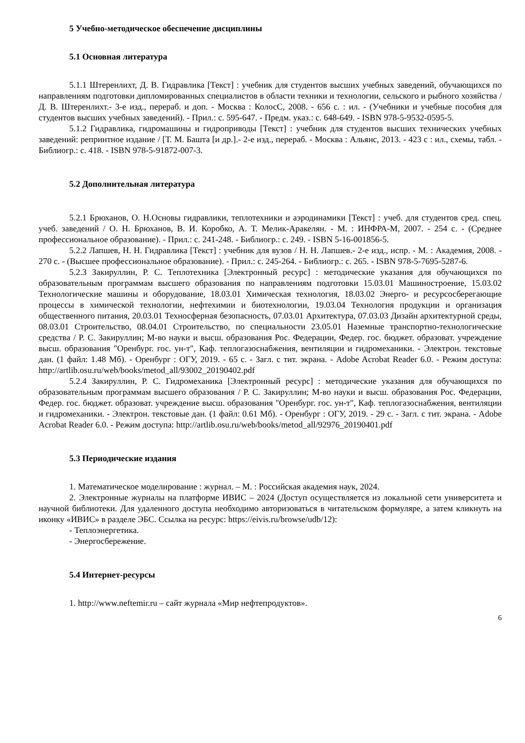5 Учебно-методическое обеспечение дисциплины
5.1 Основная литература
5.1.1 Штеренлихт, Д. В. Гидравлика [Текст] : учебник для студентов высших учебных заведений, обучающихся по направлениям подготовки дипломированных специалистов в области техники и технологии, сельского и рыбного хозяйства / Д. В. Штеренлихт.- 3-е изд., перераб. и доп. - Москва : КолосС, 2008. - 656 с. : ил. - (Учебники и учебные пособия для студентов высших учебных заведений). - Прил.: с. 595-647. - Предм. указ.: с. 648-649. - ISBN 978-5-9532-0595-5.
5.1.2 Гидравлика, гидромашины и гидроприводы [Текст] : учебник для студентов высших технических учебных заведений: репринтное издание / [Т. М. Башта [и др.].- 2-е изд., перераб. - Москва : Альянс, 2013. - 423 с : ил., схемы, табл. - Библиогр.: с. 418. - ISBN 978-5-91872-007-3.
5.2 Дополнительная литература
5.2.1 Брюханов, О. Н.Основы гидравлики, теплотехники и аэродинамики [Текст] : учеб. для студентов сред. спец. учеб. заведений / О. Н. Брюханов, В. И. Коробко, А. Т. Мелик-Аракелян. - М. : ИНФРА-М, 2007. - 254 с. - (Среднее профессиональное образование). - Прил.: с. 241-248. - Библиогр.: с. 249. - ISBN 5-16-001856-5.
5.2.2 Лапшев, Н. Н. Гидравлика [Текст] : учебник для вузов / Н. Н. Лапшев.- 2-е изд., испр. - М. : Академия, 2008. - 270 с. - (Высшее профессиональное образование). - Прил.: с. 245-264. - Библиогр.: с. 265. - ISBN 978-5-7695-5287-6.
5.2.3 Закируллин, Р. С. Теплотехника [Электронный ресурс] : методические указания для обучающихся по образовательным программам высшего образования по направлениям подготовки 15.03.01 Машиностроение, 15.03.02 Технологические машины и оборудование, 18.03.01 Химическая технология, 18.03.02 Энерго- и ресурсосберегающие процессы в химической технологии, нефтехимии и биотехнологии, 19.03.04 Технология продукции и организация общественного питания, 20.03.01 Техносферная безопасность, 07.03.01 Архитектура, 07.03.03 Дизайн архитектурной среды, 08.03.01 Строительство, 08.04.01 Строительство, по специальности 23.05.01 Наземные транспортно-технологические средства / Р. С. Закируллин; М-во науки и высш. образования Рос. Федерации, Федер. гос. бюджет. образоват. учреждение высш. образования "Оренбург. гос. ун-т", Каф. теплогазоснабжения, вентиляции и гидромеханики. - Электрон. текстовые дан. (1 файл: 1.48 Мб). - Оренбург : ОГУ, 2019. - 65 с. - Загл. с тит. экрана. - Adobe Acrobat Reader 6.0. - Режим доступа: http://artlib.osu.ru/web/books/metod_all/93002_20190402.pdf
5.2.4 Закируллин, Р. С. Гидромеханика [Электронный ресурс] : методические указания для обучающихся по образовательным программам высшего образования / Р. С. Закируллин; М-во науки и высш. образования Рос. Федерации, Федер. гос. бюджет. образоват. учреждение высш. образования "Оренбург. гос. ун-т", Каф. теплогазоснабжения, вентиляции и гидромеханики. - Электрон. текстовые дан. (1 файл: 0.61 Мб). - Оренбург : ОГУ, 2019. - 29 с. - Загл. с тит. экрана. - Adobe Acrobat Reader 6.0. - Режим доступа: http://artlib.osu.ru/web/books/metod_all/92976_20190401.pdf
5.3 Периодические издания
1. Математическое моделирование : журнал. – М. : Российская академия наук, 2024.
2. Электронные журналы на платформе ИВИС – 2024 (Доступ осуществляется из локальной сети университета и научной библиотеки. Для удаленного доступа необходимо авторизоваться в читательском формуляре, а затем кликнуть на иконку «ИВИС» в разделе ЭБС. Ссылка на ресурс: https://eivis.ru/browse/udb/12):
- Теплоэнергетика.
- Энергосбережение.
5.4 Интернет-ресурсы
1. http://www.neftemir.ru – сайт журнала «Мир нефтепродуктов».
6